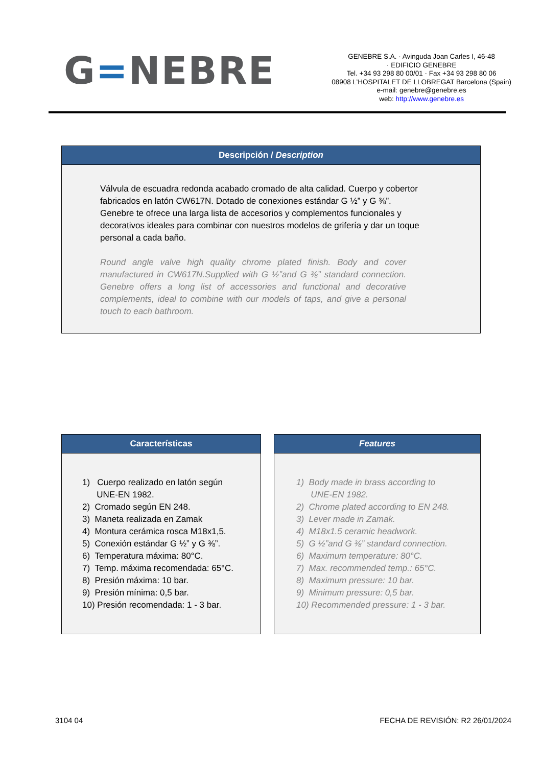G=NEBRE
GENEBRE S.A. · Avinguda Joan Carles I, 46-48
· EDIFICIO GENEBRE
Tel. +34 93 298 80 00/01 · Fax +34 93 298 80 06
08908 L’HOSPITALET DE LLOBREGAT Barcelona (Spain)
e-mail: genebre@genebre.es
web: http://www.genebre.es
Descripción / Description
Válvula de escuadra redonda acabado cromado de alta calidad. Cuerpo y cobertor fabricados en latón CW617N. Dotado de conexiones estándar G ½” y G ⅜”.
Genebre te ofrece una larga lista de accesorios y complementos funcionales y decorativos ideales para combinar con nuestros modelos de grifería y dar un toque personal a cada baño.
Round angle valve high quality chrome plated finish. Body and cover manufactured in CW617N.Supplied with G ½”and G ⅜” standard connection. Genebre offers a long list of accessories and functional and decorative complements, ideal to combine with our models of taps, and give a personal touch to each bathroom.
Características
1) Cuerpo realizado en latón según
UNE-EN 1982.
2) Cromado según EN 248.
3) Maneta realizada en Zamak
4) Montura cerámica rosca M18x1,5.
5) Conexión estándar G ½” y G ⅜”.
6) Temperatura máxima: 80°C.
7) Temp. máxima recomendada: 65°C.
8) Presión máxima: 10 bar.
9) Presión mínima: 0,5 bar.
10) Presión recomendada: 1 - 3 bar.
Features
1) Body made in brass according to
UNE-EN 1982.
2) Chrome plated according to EN 248.
3) Lever made in Zamak.
4) M18x1.5 ceramic headwork.
5) G ½”and G ⅜” standard connection.
6) Maximum temperature: 80°C.
7) Max. recommended temp.: 65°C.
8) Maximum pressure: 10 bar.
9) Minimum pressure: 0,5 bar.
10) Recommended pressure: 1 - 3 bar.
3104 04 FECHA DE REVISIÓN: R2 26/01/2024